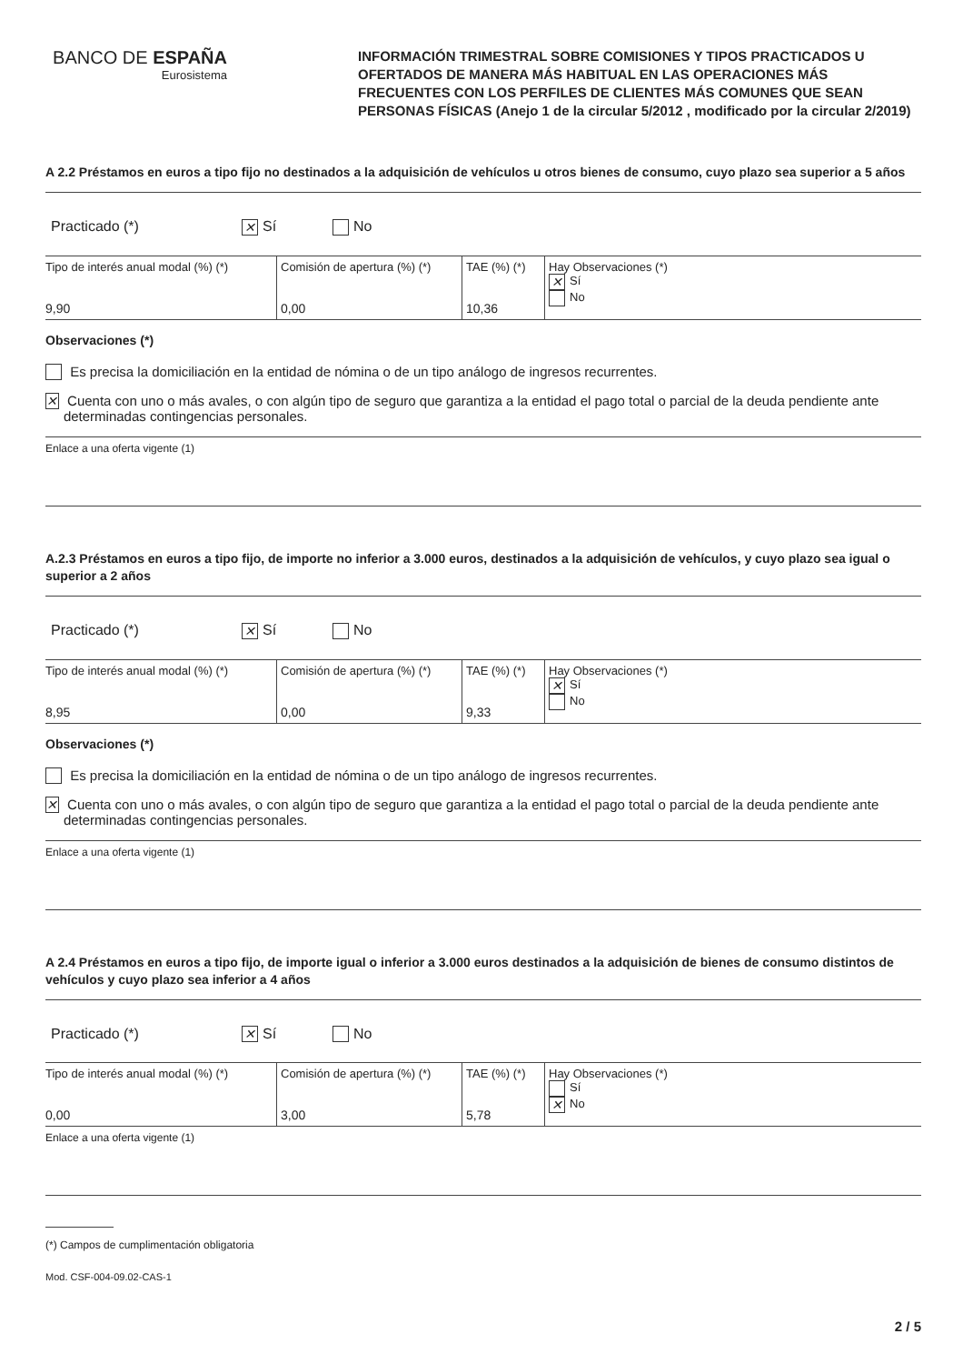BANCO DE ESPAÑA
Eurosistema
INFORMACIÓN TRIMESTRAL SOBRE COMISIONES Y TIPOS PRACTICADOS U OFERTADOS DE MANERA MÁS HABITUAL EN LAS OPERACIONES MÁS FRECUENTES CON LOS PERFILES DE CLIENTES MÁS COMUNES QUE SEAN PERSONAS FÍSICAS (Anejo 1 de la circular 5/2012 , modificado por la circular 2/2019)
A 2.2 Préstamos en euros a tipo fijo no destinados a la adquisición de vehículos u otros bienes de consumo, cuyo plazo sea superior a 5 años
Practicado (*) ✕ Sí No
| Tipo de interés anual modal (%) (*) 9,90 | Comisión de apertura (%) (*) 0,00 | TAE (%) (*) 10,36 | Hay Observaciones (*) ✕ Sí No |
Observaciones (*)
Es precisa la domiciliación en la entidad de nómina o de un tipo análogo de ingresos recurrentes.
✕ Cuenta con uno o más avales, o con algún tipo de seguro que garantiza a la entidad el pago total o parcial de la deuda pendiente ante determinadas contingencias personales.
Enlace a una oferta vigente (1)
A.2.3 Préstamos en euros a tipo fijo, de importe no inferior a 3.000 euros, destinados a la adquisición de vehículos, y cuyo plazo sea igual o superior a 2 años
Practicado (*) ✕ Sí No
| Tipo de interés anual modal (%) (*) 8,95 | Comisión de apertura (%) (*) 0,00 | TAE (%) (*) 9,33 | Hay Observaciones (*) ✕ Sí No |
Observaciones (*)
Es precisa la domiciliación en la entidad de nómina o de un tipo análogo de ingresos recurrentes.
✕ Cuenta con uno o más avales, o con algún tipo de seguro que garantiza a la entidad el pago total o parcial de la deuda pendiente ante determinadas contingencias personales.
Enlace a una oferta vigente (1)
A 2.4 Préstamos en euros a tipo fijo, de importe igual o inferior a 3.000 euros destinados a la adquisición de bienes de consumo distintos de vehículos y cuyo plazo sea inferior a 4 años
Practicado (*) ✕ Sí No
| Tipo de interés anual modal (%) (*) 0,00 | Comisión de apertura (%) (*) 3,00 | TAE (%) (*) 5,78 | Hay Observaciones (*) Sí ✕ No |
Enlace a una oferta vigente (1)
(*) Campos de cumplimentación obligatoria
Mod. CSF-004-09.02-CAS-1
2 / 5